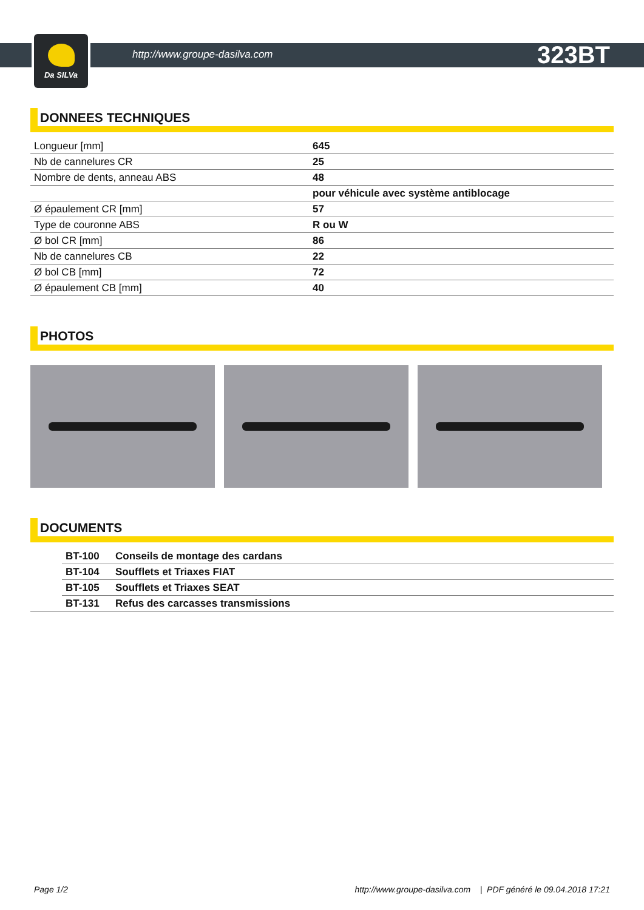Da SILVa
http://www.groupe-dasilva.com 323BT
DONNEES TECHNIQUES
| Longueur [mm] | 645 |
| Nb de cannelures CR | 25 |
| Nombre de dents, anneau ABS | 48 |
| | pour véhicule avec système antiblocage |
| Ø épaulement CR [mm] | 57 |
| Type de couronne ABS | R ou W |
| Ø bol CR [mm] | 86 |
| Nb de cannelures CB | 22 |
| Ø bol CB [mm] | 72 |
| Ø épaulement CB [mm] | 40 |
PHOTOS
DOCUMENTS
| | BT-100 | Conseils de montage des cardans |
| | BT-104 | Soufflets et Triaxes FIAT |
| | BT-105 | Soufflets et Triaxes SEAT |
| | BT-131 | Refus des carcasses transmissions |
Page 1/2 http://www.groupe-dasilva.com | PDF généré le 09.04.2018 17:21